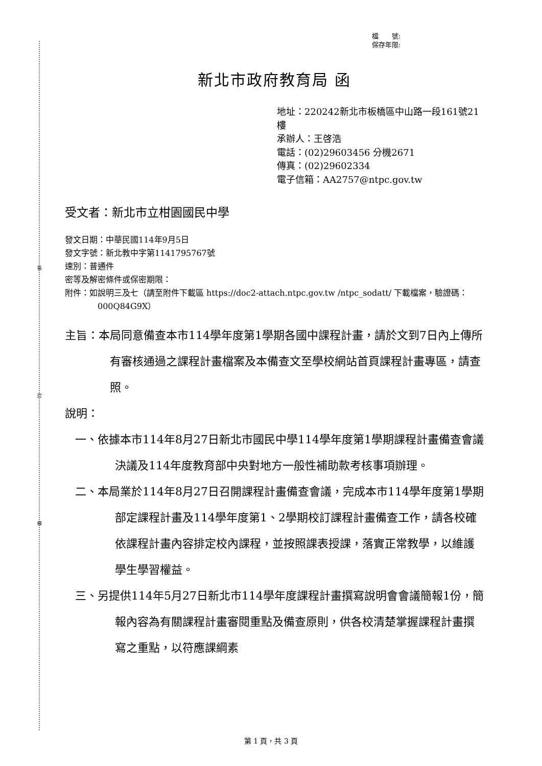裝
訂
線
檔　　號:
保存年限:
新北市政府教育局 函
地址：220242新北市板橋區中山路一段161號21樓
承辦人：王啓浩
電話：(02)29603456 分機2671
傳真：(02)29602334
電子信箱：AA2757@ntpc.gov.tw
受文者：新北市立柑園國民中學
發文日期：中華民國114年9月5日
發文字號：新北教中字第1141795767號
速別：普通件
密等及解密條件或保密期限：
附件：如說明三及七（請至附件下載區 https://doc2-attach.ntpc.gov.tw /ntpc_sodatt/ 下載檔案，驗證碼：000Q84G9X）
主旨：本局同意備查本市114學年度第1學期各國中課程計畫，請於文到7日內上傳所有審核通過之課程計畫檔案及本備查文至學校網站首頁課程計畫專區，請查照。
說明：
一、依據本市114年8月27日新北市國民中學114學年度第1學期課程計畫備查會議決議及114年度教育部中央對地方一般性補助款考核事項辦理。
二、本局業於114年8月27日召開課程計畫備查會議，完成本市114學年度第1學期部定課程計畫及114學年度第1、2學期校訂課程計畫備查工作，請各校確依課程計畫內容排定校內課程，並按照課表授課，落實正常教學，以維護學生學習權益。
三、另提供114年5月27日新北市114學年度課程計畫撰寫說明會會議簡報1份，簡報內容為有關課程計畫審閱重點及備查原則，供各校清楚掌握課程計畫撰寫之重點，以符應課綱素
第 1 頁，共 3 頁